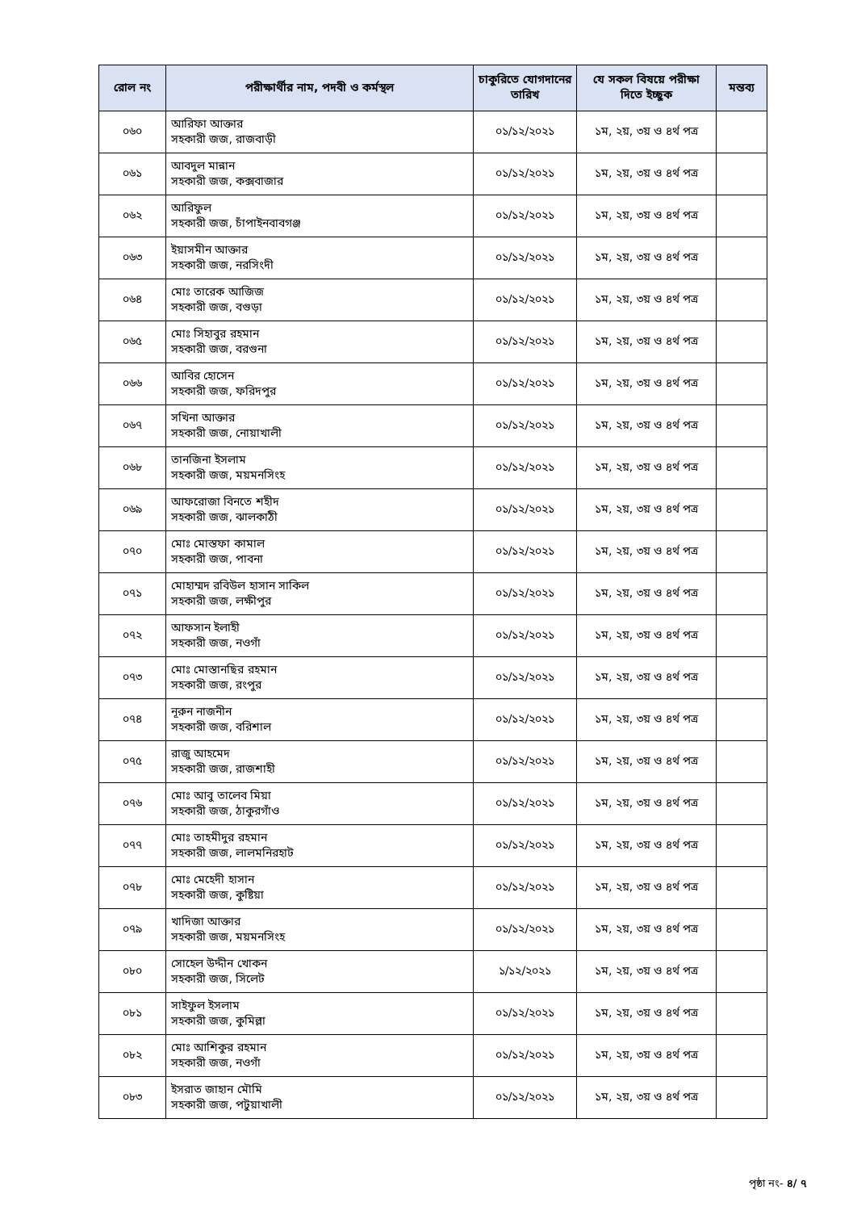| রোল নং | পরীক্ষার্থীর নাম, পদবী ও কর্মস্থল | চাকুরিতে যোগদানের তারিখ | যে সকল বিষয়ে পরীক্ষা দিতে ইচ্ছুক | মন্তব্য |
| --- | --- | --- | --- | --- |
| ০৬০ | আরিফা আক্তার সহকারী জজ, রাজবাড়ী | ০১/১২/২০২১ | ১ম, ২য়, ৩য় ও ৪র্থ পত্র | |
| ০৬১ | আবদুল মান্নান সহকারী জজ, কক্সবাজার | ০১/১২/২০২১ | ১ম, ২য়, ৩য় ও ৪র্থ পত্র | |
| ০৬২ | আরিফুল সহকারী জজ, চাঁপাইনবাবগঞ্জ | ০১/১২/২০২১ | ১ম, ২য়, ৩য় ও ৪র্থ পত্র | |
| ০৬৩ | ইয়াসমীন আক্তার সহকারী জজ, নরসিংদী | ০১/১২/২০২১ | ১ম, ২য়, ৩য় ও ৪র্থ পত্র | |
| ০৬৪ | মোঃ তারেক আজিজ সহকারী জজ, বগুড়া | ০১/১২/২০২১ | ১ম, ২য়, ৩য় ও ৪র্থ পত্র | |
| ০৬৫ | মোঃ সিহাবুর রহমান সহকারী জজ, বরগুনা | ০১/১২/২০২১ | ১ম, ২য়, ৩য় ও ৪র্থ পত্র | |
| ০৬৬ | আবির হোসেন সহকারী জজ, ফরিদপুর | ০১/১২/২০২১ | ১ম, ২য়, ৩য় ও ৪র্থ পত্র | |
| ০৬৭ | সখিনা আক্তার সহকারী জজ, নোয়াখালী | ০১/১২/২০২১ | ১ম, ২য়, ৩য় ও ৪র্থ পত্র | |
| ০৬৮ | তানজিনা ইসলাম সহকারী জজ, ময়মনসিংহ | ০১/১২/২০২১ | ১ম, ২য়, ৩য় ও ৪র্থ পত্র | |
| ০৬৯ | আফরোজা বিনতে শহীদ সহকারী জজ, ঝালকাঠী | ০১/১২/২০২১ | ১ম, ২য়, ৩য় ও ৪র্থ পত্র | |
| ০৭০ | মোঃ মোস্তফা কামাল সহকারী জজ, পাবনা | ০১/১২/২০২১ | ১ম, ২য়, ৩য় ও ৪র্থ পত্র | |
| ০৭১ | মোহাম্মদ রবিউল হাসান সাকিল সহকারী জজ, লক্ষীপুর | ০১/১২/২০২১ | ১ম, ২য়, ৩য় ও ৪র্থ পত্র | |
| ০৭২ | আফসান ইলাহী সহকারী জজ, নওগাঁ | ০১/১২/২০২১ | ১ম, ২য়, ৩য় ও ৪র্থ পত্র | |
| ০৭৩ | মোঃ মোস্তানছির রহমান সহকারী জজ, রংপুর | ০১/১২/২০২১ | ১ম, ২য়, ৩য় ও ৪র্থ পত্র | |
| ০৭৪ | নূরুন নাজনীন সহকারী জজ, বরিশাল | ০১/১২/২০২১ | ১ম, ২য়, ৩য় ও ৪র্থ পত্র | |
| ০৭৫ | রাজু আহমেদ সহকারী জজ, রাজশাহী | ০১/১২/২০২১ | ১ম, ২য়, ৩য় ও ৪র্থ পত্র | |
| ০৭৬ | মোঃ আবু তালেব মিয়া সহকারী জজ, ঠাকুরগাঁও | ০১/১২/২০২১ | ১ম, ২য়, ৩য় ও ৪র্থ পত্র | |
| ০৭৭ | মোঃ তাহমীদুর রহমান সহকারী জজ, লালমনিরহাট | ০১/১২/২০২১ | ১ম, ২য়, ৩য় ও ৪র্থ পত্র | |
| ০৭৮ | মোঃ মেহেদী হাসান সহকারী জজ, কুষ্টিয়া | ০১/১২/২০২১ | ১ম, ২য়, ৩য় ও ৪র্থ পত্র | |
| ০৭৯ | খাদিজা আক্তার সহকারী জজ, ময়মনসিংহ | ০১/১২/২০২১ | ১ম, ২য়, ৩য় ও ৪র্থ পত্র | |
| ০৮০ | সোহেল উদ্দীন খোকন সহকারী জজ, সিলেট | ১/১২/২০২১ | ১ম, ২য়, ৩য় ও ৪র্থ পত্র | |
| ০৮১ | সাইফুল ইসলাম সহকারী জজ, কুমিল্লা | ০১/১২/২০২১ | ১ম, ২য়, ৩য় ও ৪র্থ পত্র | |
| ০৮২ | মোঃ আশিকুর রহমান সহকারী জজ, নওগাঁ | ০১/১২/২০২১ | ১ম, ২য়, ৩য় ও ৪র্থ পত্র | |
| ০৮৩ | ইসরাত জাহান মৌমি সহকারী জজ, পটুয়াখালী | ০১/১২/২০২১ | ১ম, ২য়, ৩য় ও ৪র্থ পত্র | |
পৃষ্ঠা নং- ৪/ ৭